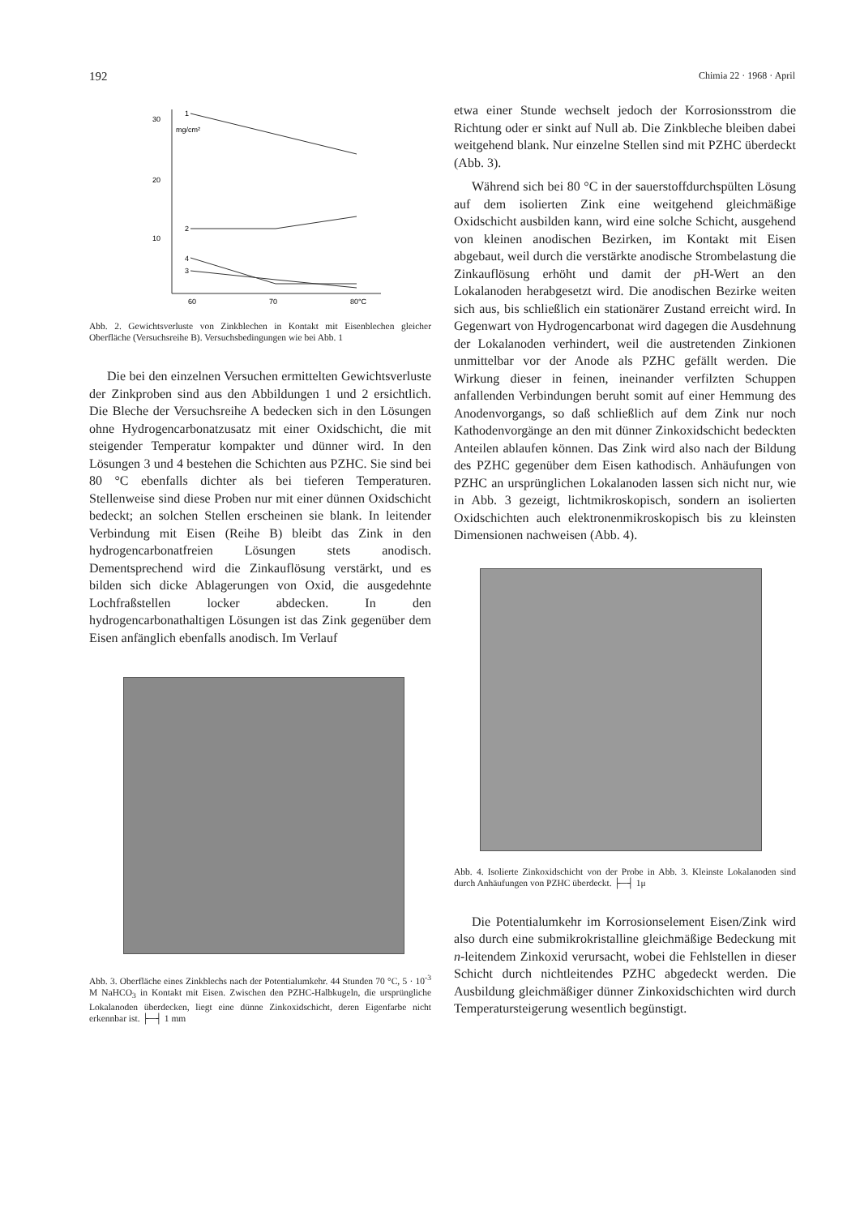192 Chimia 22 · 1968 · April
30
20
10
60
70
80°C
mg/cm²
1
2
4
3
Abb. 2. Gewichtsverluste von Zinkblechen in Kontakt mit Eisenblechen gleicher Oberfläche (Versuchsreihe B). Versuchsbedingungen wie bei Abb. 1
Die bei den einzelnen Versuchen ermittelten Gewichtsverluste der Zinkproben sind aus den Abbildungen 1 und 2 ersichtlich. Die Bleche der Versuchsreihe A bedecken sich in den Lösungen ohne Hydrogencarbonatzusatz mit einer Oxidschicht, die mit steigender Temperatur kompakter und dünner wird. In den Lösungen 3 und 4 bestehen die Schichten aus PZHC. Sie sind bei 80 °C ebenfalls dichter als bei tieferen Temperaturen. Stellenweise sind diese Proben nur mit einer dünnen Oxidschicht bedeckt; an solchen Stellen erscheinen sie blank. In leitender Verbindung mit Eisen (Reihe B) bleibt das Zink in den hydrogencarbonatfreien Lösungen stets anodisch. Dementsprechend wird die Zinkauflösung verstärkt, und es bilden sich dicke Ablagerungen von Oxid, die ausgedehnte Lochfraßstellen locker abdecken. In den hydrogencarbonathaltigen Lösungen ist das Zink gegenüber dem Eisen anfänglich ebenfalls anodisch. Im Verlauf
Abb. 3. Oberfläche eines Zinkblechs nach der Potentialumkehr. 44 Stunden 70 °C, 5 · 10<sup>-3</sup> M NaHCO<sub>3</sub> in Kontakt mit Eisen. Zwischen den PZHC-Halbkugeln, die ursprüngliche Lokalanoden überdecken, liegt eine dünne Zinkoxidschicht, deren Eigenfarbe nicht erkennbar ist. ├─┤ 1 mm
etwa einer Stunde wechselt jedoch der Korrosionsstrom die Richtung oder er sinkt auf Null ab. Die Zinkbleche bleiben dabei weitgehend blank. Nur einzelne Stellen sind mit PZHC überdeckt (Abb. 3).
Während sich bei 80 °C in der sauerstoffdurchspülten Lösung auf dem isolierten Zink eine weitgehend gleichmäßige Oxidschicht ausbilden kann, wird eine solche Schicht, ausgehend von kleinen anodischen Bezirken, im Kontakt mit Eisen abgebaut, weil durch die verstärkte anodische Strombelastung die Zinkauflösung erhöht und damit der p H-Wert an den Lokalanoden herabgesetzt wird. Die anodischen Bezirke weiten sich aus, bis schließlich ein stationärer Zustand erreicht wird. In Gegenwart von Hydrogencarbonat wird dagegen die Ausdehnung der Lokalanoden verhindert, weil die austretenden Zinkionen unmittelbar vor der Anode als PZHC gefällt werden. Die Wirkung dieser in feinen, ineinander verfilzten Schuppen anfallenden Verbindungen beruht somit auf einer Hemmung des Anodenvorgangs, so daß schließlich auf dem Zink nur noch Kathodenvorgänge an den mit dünner Zinkoxidschicht bedeckten Anteilen ablaufen können. Das Zink wird also nach der Bildung des PZHC gegenüber dem Eisen kathodisch. Anhäufungen von PZHC an ursprünglichen Lokalanoden lassen sich nicht nur, wie in Abb. 3 gezeigt, lichtmikroskopisch, sondern an isolierten Oxidschichten auch elektronenmikroskopisch bis zu kleinsten Dimensionen nachweisen (Abb. 4).
Abb. 4. Isolierte Zinkoxidschicht von der Probe in Abb. 3. Kleinste Lokalanoden sind durch Anhäufungen von PZHC überdeckt. ├─┤ 1μ
Die Potentialumkehr im Korrosionselement Eisen/Zink wird also durch eine submikrokristalline gleichmäßige Bedeckung mit n-leitendem Zinkoxid verursacht, wobei die Fehlstellen in dieser Schicht durch nichtleitendes PZHC abgedeckt werden. Die Ausbildung gleichmäßiger dünner Zinkoxidschichten wird durch Temperatursteigerung wesentlich begünstigt.